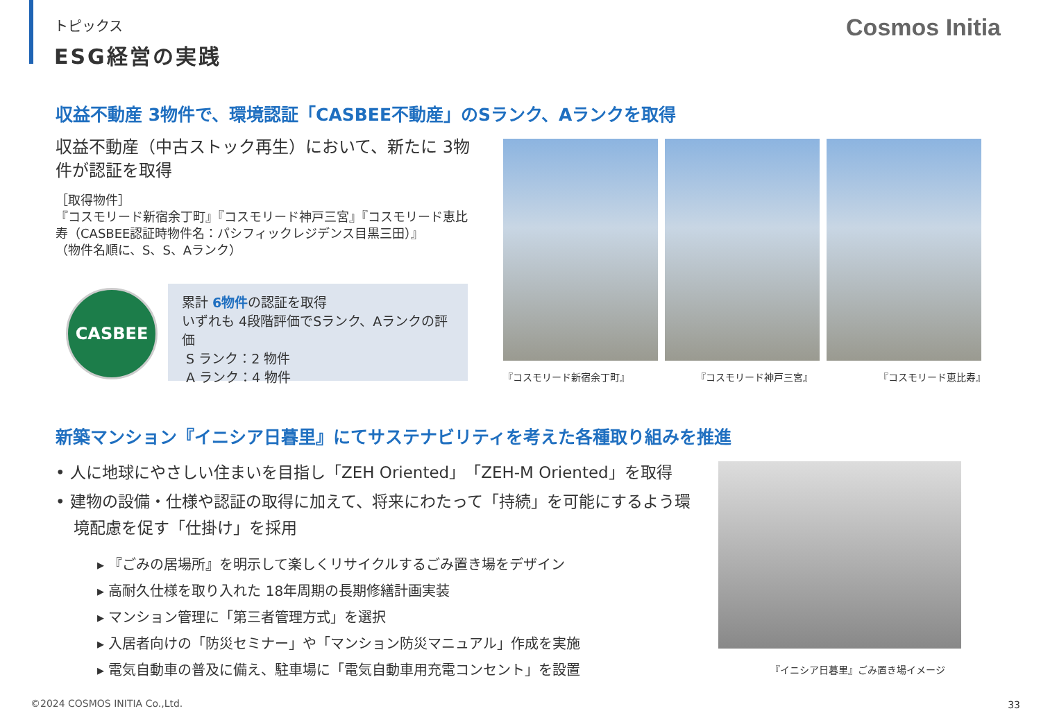トピックス
ESG経営の実践
Cosmos Initia
収益不動産 3物件で、環境認証「CASBEE不動産」のSランク、Aランクを取得
収益不動産（中古ストック再生）において、新たに 3物件が認証を取得
［取得物件］
『コスモリード新宿余丁町』『コスモリード神戸三宮』『コスモリード恵比寿（CASBEE認証時物件名：パシフィックレジデンス目黒三田）』
（物件名順に、S、S、Aランク）
CASBEE
累計 6物件の認証を取得
いずれも 4段階評価でSランク、Aランクの評価
S ランク：2 物件
A ランク：4 物件
『コスモリード新宿余丁町』 『コスモリード神戸三宮』 『コスモリード恵比寿』
新築マンション『イニシア日暮里』にてサステナビリティを考えた各種取り組みを推進
• 人に地球にやさしい住まいを目指し「ZEH Oriented」「ZEH-M Oriented」を取得
• 建物の設備・仕様や認証の取得に加えて、将来にわたって「持続」を可能にするよう環境配慮を促す「仕掛け」を採用
▸ 『ごみの居場所』を明示して楽しくリサイクルするごみ置き場をデザイン
▸ 高耐久仕様を取り入れた 18年周期の長期修繕計画実装
▸ マンション管理に「第三者管理方式」を選択
▸ 入居者向けの「防災セミナー」や「マンション防災マニュアル」作成を実施
▸ 電気自動車の普及に備え、駐車場に「電気自動車用充電コンセント」を設置
『イニシア日暮里』ごみ置き場イメージ
©2024 COSMOS INITIA Co.,Ltd. 33